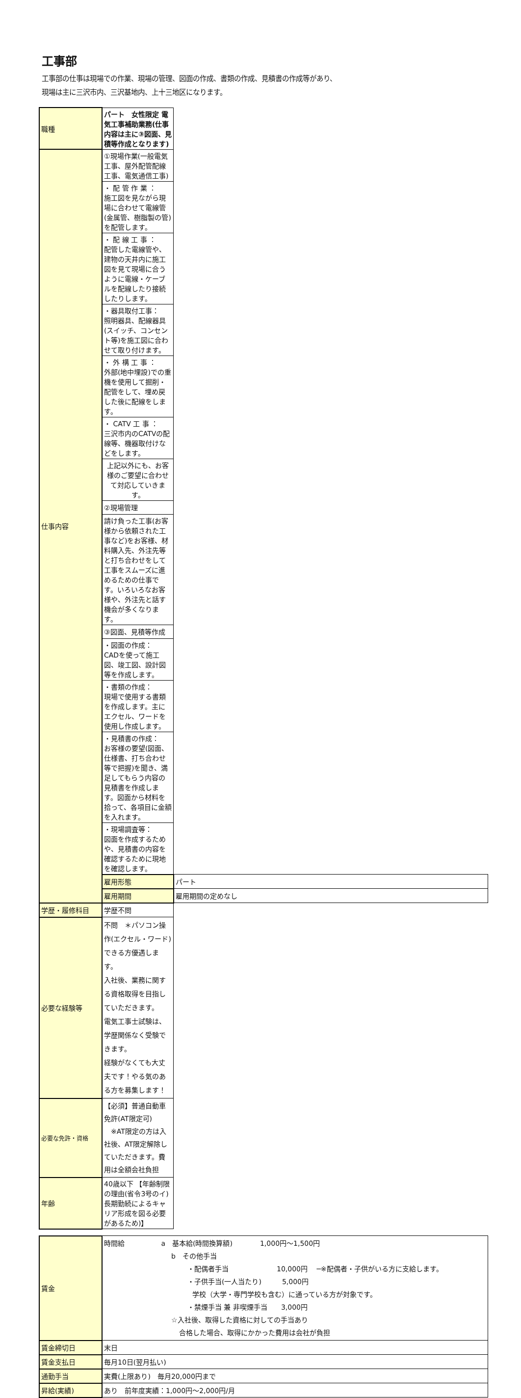工事部
工事部の仕事は現場での作業、現場の管理、図面の作成、書類の作成、見積書の作成等があり、
現場は主に三沢市内、三沢基地内、上十三地区になります。
| 職種 | パート 女性限定 電気工事補助業務(仕事内容は主に③図面、見積等作成となります) | |
| 仕事内容 | ①現場作業(一般電気工事、屋外配管配線工事、電気通信工事) | |
| | ・ 配 管 作 業 ： 施工図を見ながら現場に合わせて電線管(金属管、樹脂製の管)を配管します。 | |
| | ・ 配 線 工 事 ： 配管した電線管や、建物の天井内に施工図を見て現場に合うように電線・ケーブルを配線したり接続したりします。 | |
| | ・器具取付工事： 照明器具、配線器具(スイッチ、コンセント等)を施工図に合わせて取り付けます。 | |
| | ・ 外 構 工 事 ： 外部(地中埋設)での重機を使用して掘削・配管をして、埋め戻した後に配線をします。 | |
| | ・ CATV 工 事 ： 三沢市内のCATVの配線等、機器取付けなどをします。 | |
| | 上記以外にも、お客様のご要望に合わせて対応していきます。 | |
| | ②現場管理 | |
| | 請け負った工事(お客様から依頼された工事など)をお客様、材料購入先、外注先等と打ち合わせをして工事をスムーズに進めるための仕事です。いろいろなお客様や、外注先と話す機会が多くなります。 | |
| | ③図面、見積等作成 | |
| | ・図面の作成： CADを使って施工図、竣工図、設計図等を作成します。 | |
| | ・書類の作成： 現場で使用する書類を作成します。主にエクセル、ワードを使用し作成します。 | |
| | ・見積書の作成： お客様の要望(図面、仕様書、打ち合わせ等で把握)を聞き、満足してもらう内容の見積書を作成します。図面から材料を拾って、各項目に金額を入れます。 | |
| | ・現場調査等： 図面を作成するためや、見積書の内容を確認するために現地を確認します。 | |
| | 雇用形態 | パート |
| | 雇用期間 | 雇用期間の定めなし |
| 学歴・履修科目 | 学歴不問 | |
| 必要な経験等 | 不問 ＊パソコン操作(エクセル・ワード)できる方優遇します。 入社後、業務に関する資格取得を目指していただきます。 電気工事士試験は、学歴関係なく受験できます。 経験がなくても大丈夫です！やる気のある方を募集します！ | |
| 必要な免許・資格 | 【必須】普通自動車免許(AT限定可) ※AT限定の方は入社後、AT限定解除していただきます。費用は全額会社負担 | |
| 年齢 | 40歳以下 【年齢制限の理由(省令3号のイ)長期勤続によるキャリア形成を図る必要があるため)】 | |
| 賃金 | 時間給 a 基本給(時間換算額) 1,000円～1,500円 b その他手当 ・配偶者手当 10,000円 ─※配偶者・子供がいる方に支給します。 ・子供手当(一人当たり) 5,000円 学校（大学・専門学校も含む）に通っている方が対象です。 ・禁煙手当 兼 非喫煙手当 3,000円 ☆入社後、取得した資格に対しての手当あり 合格した場合、取得にかかった費用は会社が負担 |
| 賃金締切日 | 末日 |
| 賃金支払日 | 毎月10日(翌月払い) |
| 通勤手当 | 実費(上限あり) 毎月20,000円まで |
| 昇給(実績) | あり 前年度実績：1,000円～2,000円/月 |